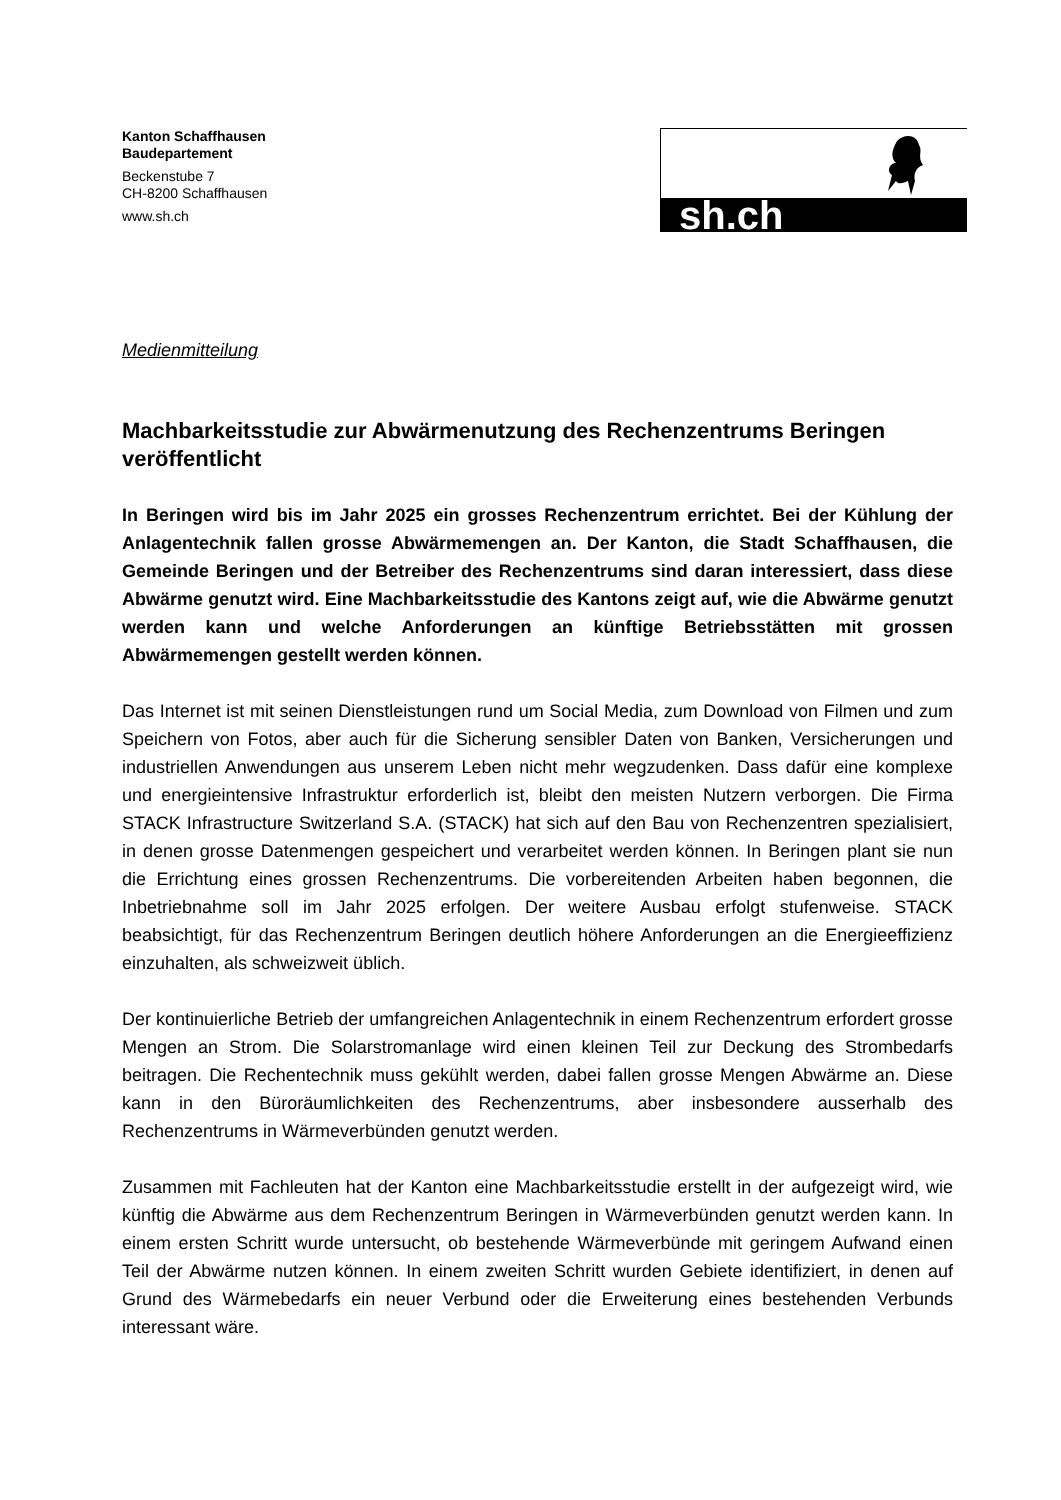Kanton Schaffhausen
Baudepartement
Beckenstube 7
CH-8200 Schaffhausen
www.sh.ch
sh.ch
Medienmitteilung
Machbarkeitsstudie zur Abwärmenutzung des Rechenzentrums Beringen veröffentlicht
In Beringen wird bis im Jahr 2025 ein grosses Rechenzentrum errichtet. Bei der Kühlung der Anlagentechnik fallen grosse Abwärmemengen an. Der Kanton, die Stadt Schaffhausen, die Gemeinde Beringen und der Betreiber des Rechenzentrums sind daran interessiert, dass diese Abwärme genutzt wird. Eine Machbarkeitsstudie des Kantons zeigt auf, wie die Abwärme genutzt werden kann und welche Anforderungen an künftige Betriebsstätten mit grossen Abwärmemengen gestellt werden können.
Das Internet ist mit seinen Dienstleistungen rund um Social Media, zum Download von Filmen und zum Speichern von Fotos, aber auch für die Sicherung sensibler Daten von Banken, Versicherungen und industriellen Anwendungen aus unserem Leben nicht mehr wegzudenken. Dass dafür eine komplexe und energieintensive Infrastruktur erforderlich ist, bleibt den meisten Nutzern verborgen. Die Firma STACK Infrastructure Switzerland S.A. (STACK) hat sich auf den Bau von Rechenzentren spezialisiert, in denen grosse Datenmengen gespeichert und verarbeitet werden können. In Beringen plant sie nun die Errichtung eines grossen Rechenzentrums. Die vorbereitenden Arbeiten haben begonnen, die Inbetriebnahme soll im Jahr 2025 erfolgen. Der weitere Ausbau erfolgt stufenweise. STACK beabsichtigt, für das Rechenzentrum Beringen deutlich höhere Anforderungen an die Energieeffizienz einzuhalten, als schweizweit üblich.
Der kontinuierliche Betrieb der umfangreichen Anlagentechnik in einem Rechenzentrum erfordert grosse Mengen an Strom. Die Solarstromanlage wird einen kleinen Teil zur Deckung des Strombedarfs beitragen. Die Rechentechnik muss gekühlt werden, dabei fallen grosse Mengen Abwärme an. Diese kann in den Büroräumlichkeiten des Rechenzentrums, aber insbesondere ausserhalb des Rechenzentrums in Wärmeverbünden genutzt werden.
Zusammen mit Fachleuten hat der Kanton eine Machbarkeitsstudie erstellt in der aufgezeigt wird, wie künftig die Abwärme aus dem Rechenzentrum Beringen in Wärmeverbünden genutzt werden kann. In einem ersten Schritt wurde untersucht, ob bestehende Wärmeverbünde mit geringem Aufwand einen Teil der Abwärme nutzen können. In einem zweiten Schritt wurden Gebiete identifiziert, in denen auf Grund des Wärmebedarfs ein neuer Verbund oder die Erweiterung eines bestehenden Verbunds interessant wäre.